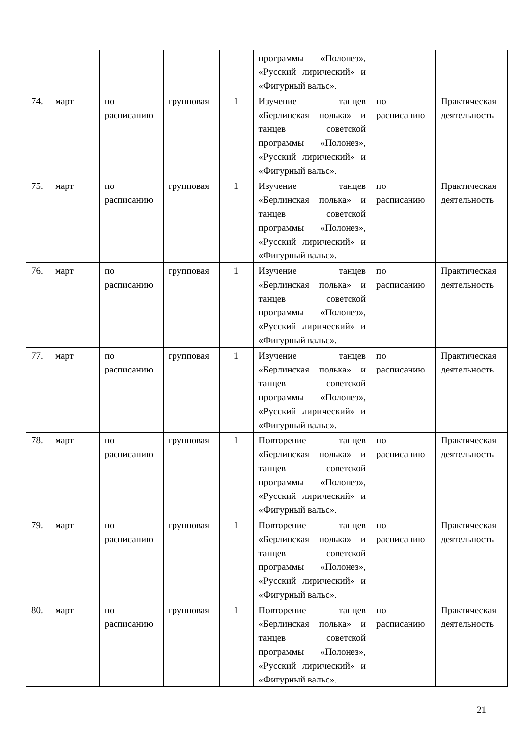| | | | | | программы «Полонез», «Русский лирический» и «Фигурный вальс». | | |
| 74. | март | по расписанию | групповая | 1 | Изучение танцев «Берлинская полька» и танцев советской программы «Полонез», «Русский лирический» и «Фигурный вальс». | по расписанию | Практическая деятельность |
| 75. | март | по расписанию | групповая | 1 | Изучение танцев «Берлинская полька» и танцев советской программы «Полонез», «Русский лирический» и «Фигурный вальс». | по расписанию | Практическая деятельность |
| 76. | март | по расписанию | групповая | 1 | Изучение танцев «Берлинская полька» и танцев советской программы «Полонез», «Русский лирический» и «Фигурный вальс». | по расписанию | Практическая деятельность |
| 77. | март | по расписанию | групповая | 1 | Изучение танцев «Берлинская полька» и танцев советской программы «Полонез», «Русский лирический» и «Фигурный вальс». | по расписанию | Практическая деятельность |
| 78. | март | по расписанию | групповая | 1 | Повторение танцев «Берлинская полька» и танцев советской программы «Полонез», «Русский лирический» и «Фигурный вальс». | по расписанию | Практическая деятельность |
| 79. | март | по расписанию | групповая | 1 | Повторение танцев «Берлинская полька» и танцев советской программы «Полонез», «Русский лирический» и «Фигурный вальс». | по расписанию | Практическая деятельность |
| 80. | март | по расписанию | групповая | 1 | Повторение танцев «Берлинская полька» и танцев советской программы «Полонез», «Русский лирический» и «Фигурный вальс». | по расписанию | Практическая деятельность |
21